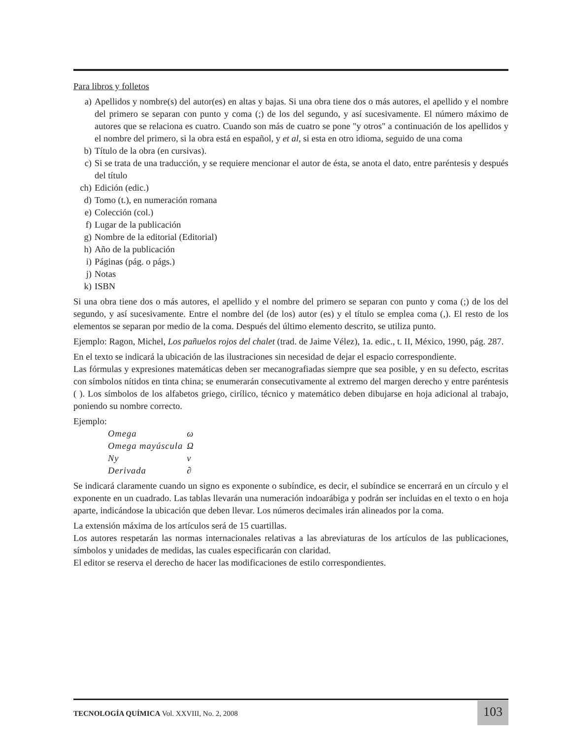Para libros y folletos
a) Apellidos y nombre(s) del autor(es) en altas y bajas. Si una obra tiene dos o más autores, el apellido y el nombre del primero se separan con punto y coma (;) de los del segundo, y así sucesivamente. El número máximo de autores que se relaciona es cuatro. Cuando son más de cuatro se pone "y otros" a continuación de los apellidos y el nombre del primero, si la obra está en español, y et al, si esta en otro idioma, seguido de una coma
b) Título de la obra (en cursivas).
c) Si se trata de una traducción, y se requiere mencionar el autor de ésta, se anota el dato, entre paréntesis y después del título
ch) Edición (edic.)
d) Tomo (t.), en numeración romana
e) Colección (col.)
f) Lugar de la publicación
g) Nombre de la editorial (Editorial)
h) Año de la publicación
i) Páginas (pág. o págs.)
j) Notas
k) ISBN
Si una obra tiene dos o más autores, el apellido y el nombre del primero se separan con punto y coma (;) de los del segundo, y así sucesivamente. Entre el nombre del (de los) autor (es) y el título se emplea coma (,). El resto de los elementos se separan por medio de la coma. Después del último elemento descrito, se utiliza punto.
Ejemplo: Ragon, Michel, Los pañuelos rojos del chalet (trad. de Jaime Vélez), 1a. edic., t. II, México, 1990, pág. 287.
En el texto se indicará la ubicación de las ilustraciones sin necesidad de dejar el espacio correspondiente.
Las fórmulas y expresiones matemáticas deben ser mecanografiadas siempre que sea posible, y en su defecto, escritas con símbolos nítidos en tinta china; se enumerarán consecutivamente al extremo del margen derecho y entre paréntesis ( ). Los símbolos de los alfabetos griego, cirílico, técnico y matemático deben dibujarse en hoja adicional al trabajo, poniendo su nombre correcto.
Ejemplo:
| Omega | ω |
| Omega mayúscula | Ω |
| Ny | ν |
| Derivada | ∂ |
Se indicará claramente cuando un signo es exponente o subíndice, es decir, el subíndice se encerrará en un círculo y el exponente en un cuadrado. Las tablas llevarán una numeración indoarábiga y podrán ser incluidas en el texto o en hoja aparte, indicándose la ubicación que deben llevar. Los números decimales irán alineados por la coma.
La extensión máxima de los artículos será de 15 cuartillas.
Los autores respetarán las normas internacionales relativas a las abreviaturas de los artículos de las publicaciones, símbolos y unidades de medidas, las cuales especificarán con claridad.
El editor se reserva el derecho de hacer las modificaciones de estilo correspondientes.
TECNOLOGÍA QUÍMICA Vol. XXVIII, No. 2, 2008
103